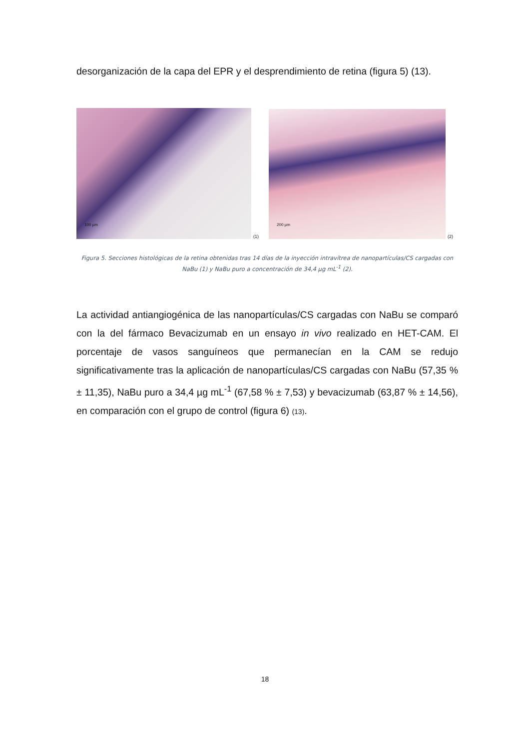desorganización de la capa del EPR y el desprendimiento de retina (figura 5) (13).
100 µm
(1)
200 µm
(2)
Figura 5. Secciones histológicas de la retina obtenidas tras 14 días de la inyección intravítrea de nanopartículas/CS cargadas con NaBu (1) y NaBu puro a concentración de 34,4 µg mL<sup>-1</sup> (2).
La actividad antiangiogénica de las nanopartículas/CS cargadas con NaBu se comparó con la del fármaco Bevacizumab en un ensayo in vivo realizado en HET-CAM. El porcentaje de vasos sanguíneos que permanecían en la CAM se redujo significativamente tras la aplicación de nanopartículas/CS cargadas con NaBu (57,35 % ± 11,35), NaBu puro a 34,4 µg mL<sup>-1</sup> (67,58 % ± 7,53) y bevacizumab (63,87 % ± 14,56), en comparación con el grupo de control (figura 6) (13).
18